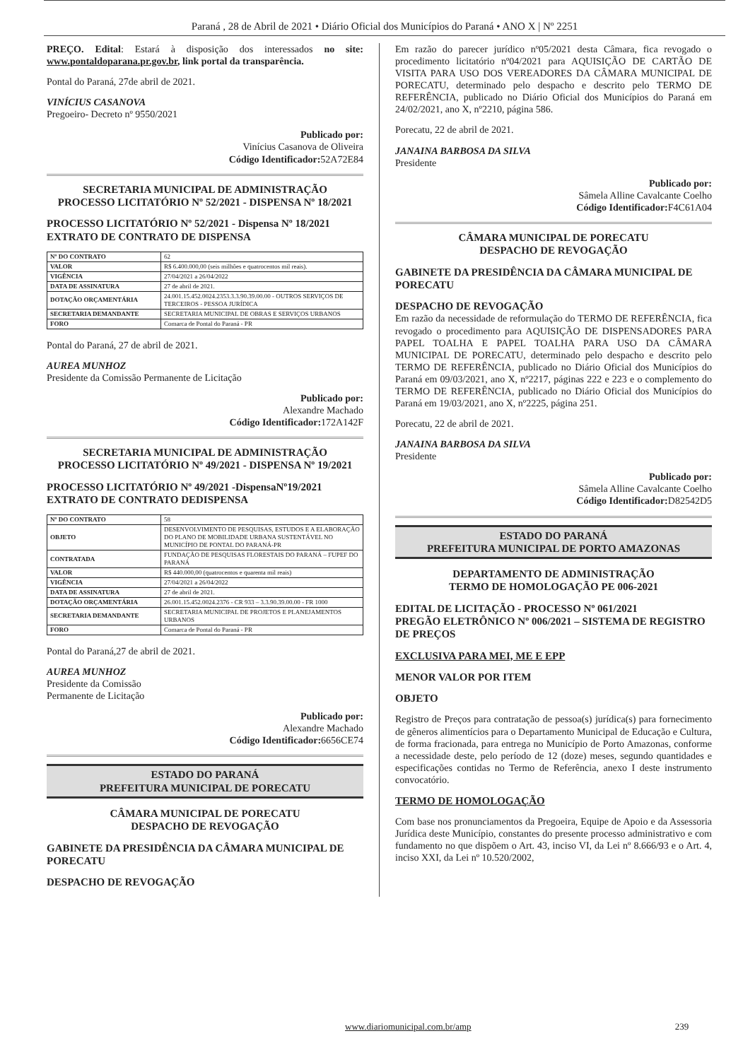Paraná , 28 de Abril de 2021 • Diário Oficial dos Municípios do Paraná • ANO X | Nº 2251
PREÇO. Edital: Estará à disposição dos interessados no site: www.pontaldoparana.pr.gov.br, link portal da transparência.
Pontal do Paraná, 27de abril de 2021.
VINÍCIUS CASANOVA
Pregoeiro- Decreto nº 9550/2021
Publicado por:
Vinícius Casanova de Oliveira
Código Identificador: 52A72E84
SECRETARIA MUNICIPAL DE ADMINISTRAÇÃO
PROCESSO LICITATÓRIO Nº 52/2021 - DISPENSA Nº 18/2021
PROCESSO LICITATÓRIO Nº 52/2021 - Dispensa Nº 18/2021
EXTRATO DE CONTRATO DE DISPENSA
| Nº DO CONTRATO | 62 |
| VALOR | R$ 6.400.000,00 (seis milhões e quatrocentos mil reais). |
| VIGÊNCIA | 27/04/2021 a 26/04/2022 |
| DATA DE ASSINATURA | 27 de abril de 2021. |
| DOTAÇÃO ORÇAMENTÁRIA | 24.001.15.452.0024.2353.3.3.90.39.00.00 - OUTROS SERVIÇOS DE TERCEIROS - PESSOA JURÍDICA |
| SECRETARIA DEMANDANTE | SECRETARIA MUNICIPAL DE OBRAS E SERVIÇOS URBANOS |
| FORO | Comarca de Pontal do Paraná - PR |
Pontal do Paraná, 27 de abril de 2021.
AUREA MUNHOZ
Presidente da Comissão Permanente de Licitação
Publicado por:
Alexandre Machado
Código Identificador: 172A142F
SECRETARIA MUNICIPAL DE ADMINISTRAÇÃO
PROCESSO LICITATÓRIO Nº 49/2021 - DISPENSA Nº 19/2021
PROCESSO LICITATÓRIO Nº 49/2021 -DispensaNº19/2021
EXTRATO DE CONTRATO DEDISPENSA
| Nº DO CONTRATO | 58 |
| OBJETO | DESENVOLVIMENTO DE PESQUISAS, ESTUDOS E A ELABORAÇÃO DO PLANO DE MOBILIDADE URBANA SUSTENTÁVEL NO MUNICÍPIO DE PONTAL DO PARANÁ-PR |
| CONTRATADA | FUNDAÇÃO DE PESQUISAS FLORESTAIS DO PARANÁ – FUPEF DO PARANÁ |
| VALOR | R$ 440.000,00 (quatrocentos e quarenta mil reais) |
| VIGÊNCIA | 27/04/2021 a 26/04/2022 |
| DATA DE ASSINATURA | 27 de abril de 2021. |
| DOTAÇÃO ORÇAMENTÁRIA | 26.001.15.452.0024.2376 - CR 933 – 3.3.90.39.00.00 - FR 1000 |
| SECRETARIA DEMANDANTE | SECRETARIA MUNICIPAL DE PROJETOS E PLANEJAMENTOS URBANOS |
| FORO | Comarca de Pontal do Paraná - PR |
Pontal do Paraná,27 de abril de 2021.
AUREA MUNHOZ
Presidente da Comissão
Permanente de Licitação
Publicado por:
Alexandre Machado
Código Identificador: 6656CE74
ESTADO DO PARANÁ
PREFEITURA MUNICIPAL DE PORECATU
CÂMARA MUNICIPAL DE PORECATU
DESPACHO DE REVOGAÇÃO
GABINETE DA PRESIDÊNCIA DA CÂMARA MUNICIPAL DE PORECATU
DESPACHO DE REVOGAÇÃO
Em razão do parecer jurídico nº05/2021 desta Câmara, fica revogado o procedimento licitatório nº04/2021 para AQUISIÇÃO DE CARTÃO DE VISITA PARA USO DOS VEREADORES DA CÂMARA MUNICIPAL DE PORECATU, determinado pelo despacho e descrito pelo TERMO DE REFERÊNCIA, publicado no Diário Oficial dos Municípios do Paraná em 24/02/2021, ano X, nº2210, página 586.
Porecatu, 22 de abril de 2021.
JANAINA BARBOSA DA SILVA
Presidente
Publicado por:
Sâmela Alline Cavalcante Coelho
Código Identificador: F4C61A04
CÂMARA MUNICIPAL DE PORECATU
DESPACHO DE REVOGAÇÃO
GABINETE DA PRESIDÊNCIA DA CÂMARA MUNICIPAL DE PORECATU
DESPACHO DE REVOGAÇÃO
Em razão da necessidade de reformulação do TERMO DE REFERÊNCIA, fica revogado o procedimento para AQUISIÇÃO DE DISPENSADORES PARA PAPEL TOALHA E PAPEL TOALHA PARA USO DA CÂMARA MUNICIPAL DE PORECATU, determinado pelo despacho e descrito pelo TERMO DE REFERÊNCIA, publicado no Diário Oficial dos Municípios do Paraná em 09/03/2021, ano X, nº2217, páginas 222 e 223 e o complemento do TERMO DE REFERÊNCIA, publicado no Diário Oficial dos Municípios do Paraná em 19/03/2021, ano X, nº2225, página 251.
Porecatu, 22 de abril de 2021.
JANAINA BARBOSA DA SILVA
Presidente
Publicado por:
Sâmela Alline Cavalcante Coelho
Código Identificador: D82542D5
ESTADO DO PARANÁ
PREFEITURA MUNICIPAL DE PORTO AMAZONAS
DEPARTAMENTO DE ADMINISTRAÇÃO
TERMO DE HOMOLOGAÇÃO PE 006-2021
EDITAL DE LICITAÇÃO - PROCESSO Nº 061/2021
PREGÃO ELETRÔNICO Nº 006/2021 – SISTEMA DE REGISTRO DE PREÇOS
EXCLUSIVA PARA MEI, ME E EPP
MENOR VALOR POR ITEM
OBJETO
Registro de Preços para contratação de pessoa(s) jurídica(s) para fornecimento de gêneros alimentícios para o Departamento Municipal de Educação e Cultura, de forma fracionada, para entrega no Município de Porto Amazonas, conforme a necessidade deste, pelo período de 12 (doze) meses, segundo quantidades e especificações contidas no Termo de Referência, anexo I deste instrumento convocatório.
TERMO DE HOMOLOGAÇÃO
Com base nos pronunciamentos da Pregoeira, Equipe de Apoio e da Assessoria Jurídica deste Município, constantes do presente processo administrativo e com fundamento no que dispõem o Art. 43, inciso VI, da Lei nº 8.666/93 e o Art. 4, inciso XXI, da Lei nº 10.520/2002,
www.diariomunicipal.com.br/amp 239